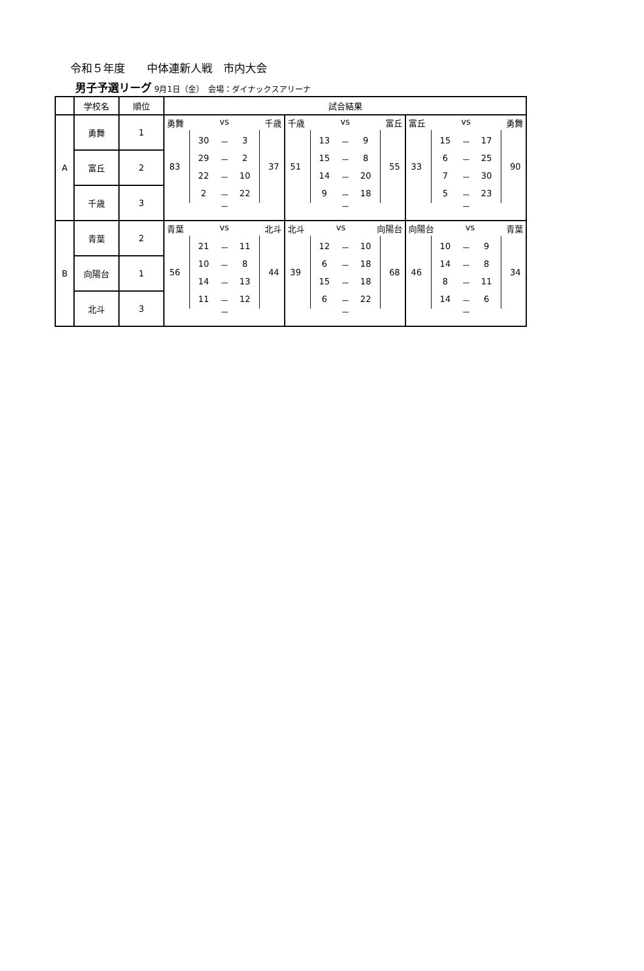令和５年度　　中体連新人戦　市内大会
男子予選リーグ 9月1日（金）　会場：ダイナックスアリーナ
| | 学校名 | 順位 | 試合結果 | | |
| --- | --- | --- | --- | --- | --- |
| A | 勇舞 | 1 | 勇舞 vs 千歳 83 / 30 / － / 3 / / 29 / － / 2 / / 22 / － / 10 / / 2 / － / 22 / 37 － | 千歳 vs 富丘 51 / 13 / － / 9 / / 15 / － / 8 / / 14 / － / 20 / / 9 / － / 18 / 55 － | 富丘 vs 勇舞 33 / 15 / － / 17 / / 6 / － / 25 / / 7 / － / 30 / / 5 / － / 23 / 90 － |
| | 富丘 | 2 | | | |
| | 千歳 | 3 | | | |
| B | 青葉 | 2 | 青葉 vs 北斗 56 / 21 / － / 11 / / 10 / － / 8 / / 14 / － / 13 / / 11 / － / 12 / 44 － | 北斗 vs 向陽台 39 / 12 / － / 10 / / 6 / － / 18 / / 15 / － / 18 / / 6 / － / 22 / 68 － | 向陽台 vs 青葉 46 / 10 / － / 9 / / 14 / － / 8 / / 8 / － / 11 / / 14 / － / 6 / 34 － |
| | 向陽台 | 1 | | | |
| | 北斗 | 3 | | | |